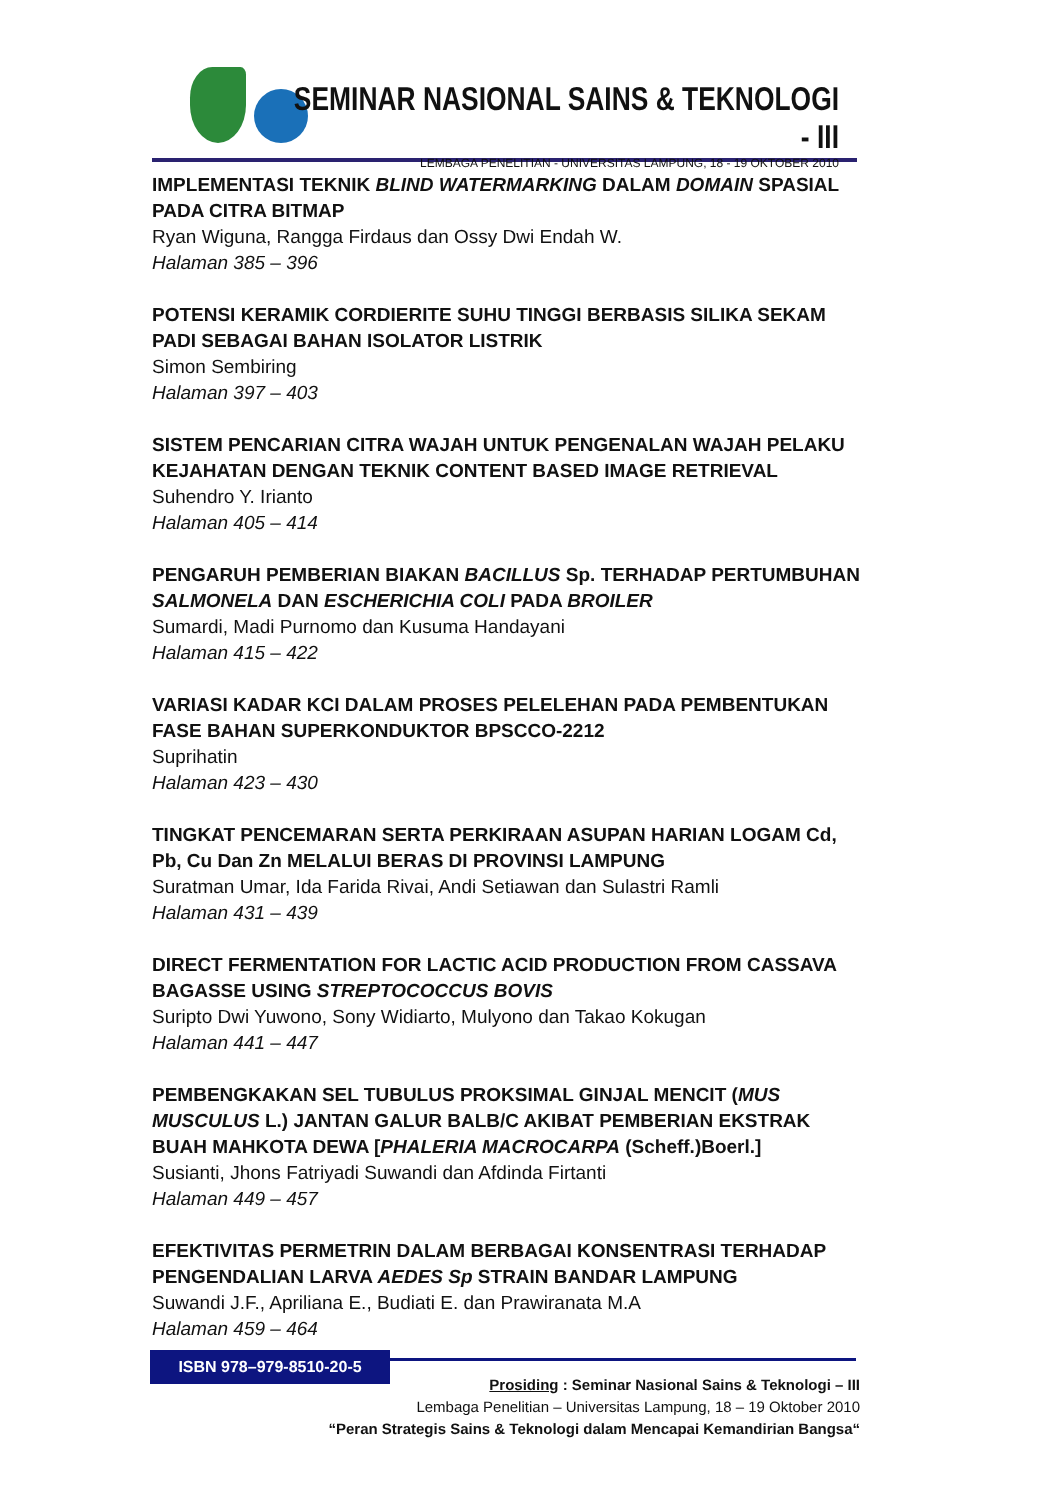SEMINAR NASIONAL SAINS & TEKNOLOGI - III
LEMBAGA PENELITIAN - UNIVERSITAS LAMPUNG, 18 - 19 OKTOBER 2010
IMPLEMENTASI TEKNIK BLIND WATERMARKING DALAM DOMAIN SPASIAL PADA CITRA BITMAP
Ryan Wiguna, Rangga Firdaus dan Ossy Dwi Endah W.
Halaman 385 – 396
POTENSI KERAMIK CORDIERITE SUHU TINGGI BERBASIS SILIKA SEKAM PADI SEBAGAI BAHAN ISOLATOR LISTRIK
Simon Sembiring
Halaman 397 – 403
SISTEM PENCARIAN CITRA WAJAH UNTUK PENGENALAN WAJAH PELAKU KEJAHATAN DENGAN TEKNIK CONTENT BASED IMAGE RETRIEVAL
Suhendro Y. Irianto
Halaman 405 – 414
PENGARUH PEMBERIAN BIAKAN BACILLUS Sp. TERHADAP PERTUMBUHAN SALMONELA DAN ESCHERICHIA COLI PADA BROILER
Sumardi, Madi Purnomo dan Kusuma Handayani
Halaman 415 – 422
VARIASI KADAR KCI DALAM PROSES PELELEHAN PADA PEMBENTUKAN FASE BAHAN SUPERKONDUKTOR BPSCCO-2212
Suprihatin
Halaman 423 – 430
TINGKAT PENCEMARAN SERTA PERKIRAAN ASUPAN HARIAN LOGAM Cd, Pb, Cu Dan Zn MELALUI BERAS DI PROVINSI LAMPUNG
Suratman Umar, Ida Farida Rivai, Andi Setiawan dan Sulastri Ramli
Halaman 431 – 439
DIRECT FERMENTATION FOR LACTIC ACID PRODUCTION FROM CASSAVA BAGASSE USING STREPTOCOCCUS BOVIS
Suripto Dwi Yuwono, Sony Widiarto, Mulyono dan Takao Kokugan
Halaman 441 – 447
PEMBENGKAKAN SEL TUBULUS PROKSIMAL GINJAL MENCIT (MUS MUSCULUS L.) JANTAN GALUR BALB/C AKIBAT PEMBERIAN EKSTRAK BUAH MAHKOTA DEWA [PHALERIA MACROCARPA (Scheff.)Boerl.]
Susianti, Jhons Fatriyadi Suwandi dan Afdinda Firtanti
Halaman 449 – 457
EFEKTIVITAS PERMETRIN DALAM BERBAGAI KONSENTRASI TERHADAP PENGENDALIAN LARVA AEDES Sp STRAIN BANDAR LAMPUNG
Suwandi J.F., Apriliana E., Budiati E. dan Prawiranata M.A
Halaman 459 – 464
ISBN 978–979-8510-20-5
Prosiding : Seminar Nasional Sains & Teknologi – III
Lembaga Penelitian – Universitas Lampung, 18 – 19 Oktober 2010
“Peran Strategis Sains & Teknologi dalam Mencapai Kemandirian Bangsa“